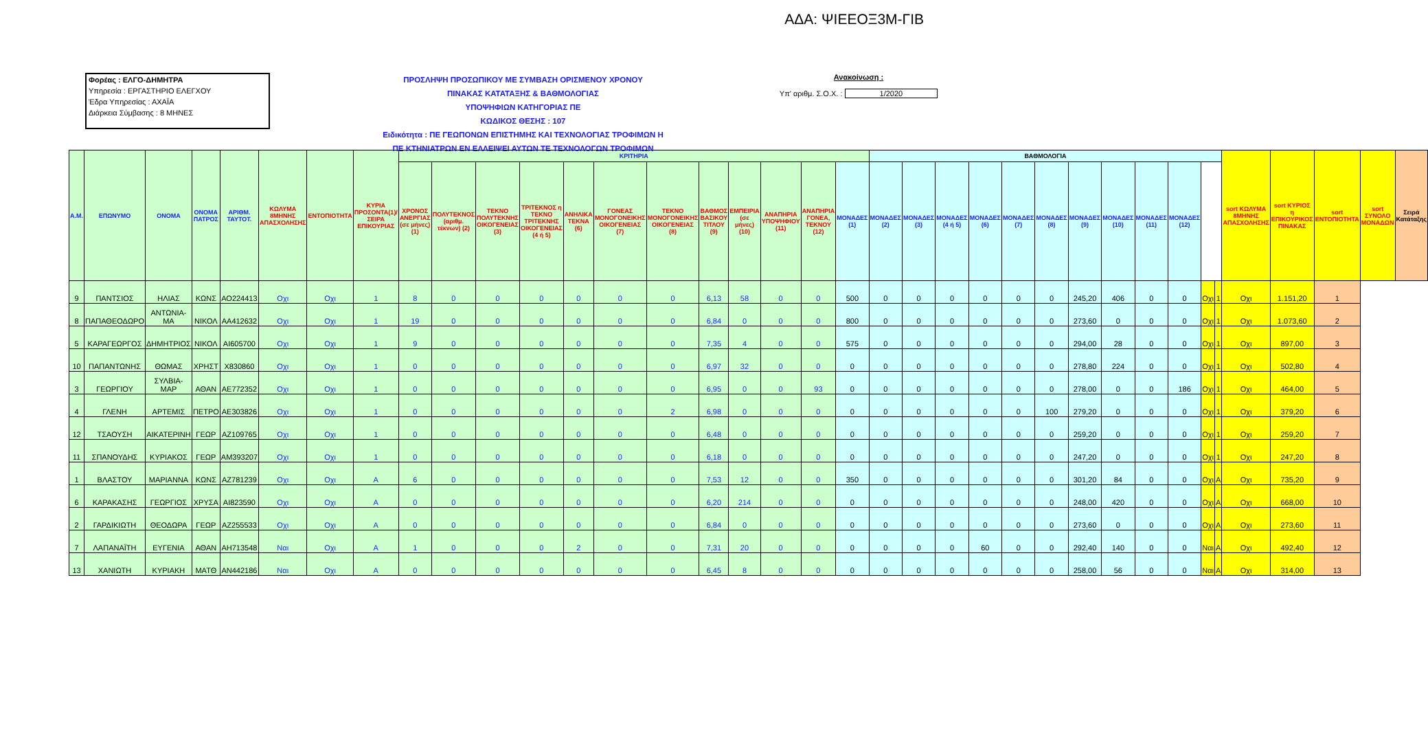ΑΔΑ: ΨΙΕΕΟΞ3Μ-ΓΙΒ
Φορέας : ΕΛΓΟ-ΔΗΜΗΤΡΑ
Υπηρεσία : ΕΡΓΑΣΤΗΡΙΟ ΕΛΕΓΧΟΥ
Έδρα Υπηρεσίας : ΑΧΑΪΑ
Διάρκεια Σύμβασης : 8 ΜΗΝΕΣ
ΠΡΟΣΛΗΨΗ ΠΡΟΣΩΠΙΚΟΥ ΜΕ ΣΥΜΒΑΣΗ ΟΡΙΣΜΕΝΟΥ ΧΡΟΝΟΥ
ΠΙΝΑΚΑΣ ΚΑΤΑΤΑΞΗΣ & ΒΑΘΜΟΛΟΓΙΑΣ
ΥΠΟΨΗΦΙΩΝ ΚΑΤΗΓΟΡΙΑΣ ΠΕ
ΚΩΔΙΚΟΣ ΘΕΣΗΣ : 107
Ειδικότητα : ΠΕ ΓΕΩΠΟΝΩΝ ΕΠΙΣΤΗΜΗΣ ΚΑΙ ΤΕΧΝΟΛΟΓΙΑΣ ΤΡΟΦΙΜΩΝ Η
ΠΕ ΚΤΗΝΙΑΤΡΩΝ ΕΝ ΕΛΛΕΙΨΕΙ ΑΥΤΩΝ ΤΕ ΤΕΧΝΟΛΟΓΩΝ ΤΡΟΦΙΜΩΝ
Ανακοίνωση :
Υπ' αριθμ. Σ.Ο.Χ. : 1/2020
| Α.Μ. | ΕΠΩΝΥΜΟ | ΟΝΟΜΑ | ΟΝΟΜΑ ΠΑΤΡΟΣ | ΑΡΙΘΜ. ΤΑΥΤΟΤ. | ΚΩΛΥΜΑ 8ΜΗΝΗΣ ΑΠΑΣΧΟΛΗΣΗΣ | ΕΝΤΟΠΙΟΤΗΤΑ | ΚΥΡΙΑ ΠΡΟΣΟΝΤΑ(1)/ ΣΕΙΡΑ ΕΠΙΚΟΥΡΙΑΣ | ΚΡΙΤΗΡΙΑ | | | | | | | | | | | | ΒΑΘΜΟΛΟΓΙΑ | | | | | | | | | | | | sort ΚΩΛΥΜΑ 8ΜΗΝΗΣ ΑΠΑΣΧΟΛΗΣΗΣ | sort ΚΥΡΙΟΣ η ΕΠΙΚΟΥΡΙΚΟΣ ΠΙΝΑΚΑΣ | sort ΕΝΤΟΠΙΟΤΗΤΑ | sort ΣΥΝΟΛΟ ΜΟΝΑΔΩΝ | Σειρά Κατάταξης |
| --- | --- | --- | --- | --- | --- | --- | --- | --- | --- | --- | --- | --- | --- | --- | --- | --- | --- | --- | --- | --- | --- | --- | --- | --- | --- | --- | --- | --- | --- | --- | --- | --- | --- | --- | --- | --- |
| | | | | | | | | ΧΡΟΝΟΣ ΑΝΕΡΓΙΑΣ (σε μήνες) (1) | ΠΟΛΥΤΕΚΝΟΣ (αριθμ. τέκνων) (2) | ΤΕΚΝΟ ΠΟΛΥΤΕΚΝΗΣ ΟΙΚΟΓΕΝΕΙΑΣ (3) | ΤΡΙΤΕΚΝΟΣ η ΤΕΚΝΟ ΤΡΙΤΕΚΝΗΣ ΟΙΚΟΓΕΝΕΙΑΣ (4 ή 5) | ΑΝΗΛΙΚΑ ΤΕΚΝΑ (6) | ΓΟΝΕΑΣ ΜΟΝΟΓΟΝΕΙΚΗΣ ΟΙΚΟΓΕΝΕΙΑΣ (7) | ΤΕΚΝΟ ΜΟΝΟΓΟΝΕΙΚΗΣ ΟΙΚΟΓΕΝΕΙΑΣ (8) | ΒΑΘΜΟΣ ΒΑΣΙΚΟΥ ΤΙΤΛΟΥ (9) | ΕΜΠΕΙΡΙΑ (σε μήνες) (10) | ΑΝΑΠΗΡΙΑ ΥΠΟΨΗΦΙΟΥ (11) | ΑΝΑΠΗΡΙΑ ΓΟΝΕΑ, ΤΕΚΝΟΥ (12) | ΜΟΝΑΔΕΣ (1) | ΜΟΝΑΔΕΣ (2) | ΜΟΝΑΔΕΣ (3) | ΜΟΝΑΔΕΣ (4 ή 5) | ΜΟΝΑΔΕΣ (6) | ΜΟΝΑΔΕΣ (7) | ΜΟΝΑΔΕΣ (8) | ΜΟΝΑΔΕΣ (9) | ΜΟΝΑΔΕΣ (10) | ΜΟΝΑΔΕΣ (11) | ΜΟΝΑΔΕΣ (12) | | | | | | | |
| 9 | ΠΑΝΤΣΙΟΣ | ΗΛΙΑΣ | ΚΩΝΣ | ΑΟ224413 | Οχι | Οχι | 1 | 8 | 0 | 0 | 0 | 0 | 0 | 0 | 6,13 | 58 | 0 | 0 | 500 | 0 | 0 | 0 | 0 | 0 | 0 | 245,20 | 406 | 0 | 0 | Οχι | 1 | Οχι | 1.151,20 | 1 | | |
| 8 | ΠΑΠΑΘΕΟΔΩΡΟ | ΑΝΤΩΝΙΑ-ΜΑ | ΝΙΚΟΛ | ΑΑ412632 | Οχι | Οχι | 1 | 19 | 0 | 0 | 0 | 0 | 0 | 0 | 6,84 | 0 | 0 | 0 | 800 | 0 | 0 | 0 | 0 | 0 | 0 | 273,60 | 0 | 0 | 0 | Οχι | 1 | Οχι | 1.073,60 | 2 | | |
| 5 | ΚΑΡΑΓΕΩΡΓΟΣ | ΔΗΜΗΤΡΙΟΣ | ΝΙΚΟΛ | ΑΙ605700 | Οχι | Οχι | 1 | 9 | 0 | 0 | 0 | 0 | 0 | 0 | 7,35 | 4 | 0 | 0 | 575 | 0 | 0 | 0 | 0 | 0 | 0 | 294,00 | 28 | 0 | 0 | Οχι | 1 | Οχι | 897,00 | 3 | | |
| 10 | ΠΑΠΑΝΤΩΝΗΣ | ΘΩΜΑΣ | ΧΡΗΣΤ | Χ830860 | Οχι | Οχι | 1 | 0 | 0 | 0 | 0 | 0 | 0 | 0 | 6,97 | 32 | 0 | 0 | 0 | 0 | 0 | 0 | 0 | 0 | 0 | 278,80 | 224 | 0 | 0 | Οχι | 1 | Οχι | 502,80 | 4 | | |
| 3 | ΓΕΩΡΓΙΟΥ | ΣΥΛΒΙΑ-ΜΑΡ | ΑΘΑΝ | ΑΕ772352 | Οχι | Οχι | 1 | 0 | 0 | 0 | 0 | 0 | 0 | 0 | 6,95 | 0 | 0 | 93 | 0 | 0 | 0 | 0 | 0 | 0 | 0 | 278,00 | 0 | 0 | 186 | Οχι | 1 | Οχι | 464,00 | 5 | | |
| 4 | ΓΛΕΝΗ | ΑΡΤΕΜΙΣ | ΠΕΤΡΟ | ΑΕ303826 | Οχι | Οχι | 1 | 0 | 0 | 0 | 0 | 0 | 0 | 2 | 6,98 | 0 | 0 | 0 | 0 | 0 | 0 | 0 | 0 | 0 | 100 | 279,20 | 0 | 0 | 0 | Οχι | 1 | Οχι | 379,20 | 6 | | |
| 12 | ΤΣΑΟΥΣΗ | ΑΙΚΑΤΕΡΙΝΗ | ΓΕΩΡ | ΑΖ109765 | Οχι | Οχι | 1 | 0 | 0 | 0 | 0 | 0 | 0 | 0 | 6,48 | 0 | 0 | 0 | 0 | 0 | 0 | 0 | 0 | 0 | 0 | 259,20 | 0 | 0 | 0 | Οχι | 1 | Οχι | 259,20 | 7 | | |
| 11 | ΣΠΑΝΟΥΔΗΣ | ΚΥΡΙΑΚΟΣ | ΓΕΩΡ | ΑΜ393207 | Οχι | Οχι | 1 | 0 | 0 | 0 | 0 | 0 | 0 | 0 | 6,18 | 0 | 0 | 0 | 0 | 0 | 0 | 0 | 0 | 0 | 0 | 247,20 | 0 | 0 | 0 | Οχι | 1 | Οχι | 247,20 | 8 | | |
| 1 | ΒΛΑΣΤΟΥ | ΜΑΡΙΑΝΝΑ | ΚΩΝΣ | ΑΖ781239 | Οχι | Οχι | Α | 6 | 0 | 0 | 0 | 0 | 0 | 0 | 7,53 | 12 | 0 | 0 | 350 | 0 | 0 | 0 | 0 | 0 | 0 | 301,20 | 84 | 0 | 0 | Οχι | Α | Οχι | 735,20 | 9 | | |
| 6 | ΚΑΡΑΚΑΣΗΣ | ΓΕΩΡΓΙΟΣ | ΧΡΥΣΑ | ΑΙ823590 | Οχι | Οχι | Α | 0 | 0 | 0 | 0 | 0 | 0 | 0 | 6,20 | 214 | 0 | 0 | 0 | 0 | 0 | 0 | 0 | 0 | 0 | 248,00 | 420 | 0 | 0 | Οχι | Α | Οχι | 668,00 | 10 | | |
| 2 | ΓΑΡΔΙΚΙΩΤΗ | ΘΕΟΔΩΡΑ | ΓΕΩΡ | ΑΖ255533 | Οχι | Οχι | Α | 0 | 0 | 0 | 0 | 0 | 0 | 0 | 6,84 | 0 | 0 | 0 | 0 | 0 | 0 | 0 | 0 | 0 | 0 | 273,60 | 0 | 0 | 0 | Οχι | Α | Οχι | 273,60 | 11 | | |
| 7 | ΛΑΠΑΝΑΪΤΗ | ΕΥΓΕΝΙΑ | ΑΘΑΝ | ΑΗ713548 | Ναι | Οχι | Α | 1 | 0 | 0 | 0 | 2 | 0 | 0 | 7,31 | 20 | 0 | 0 | 0 | 0 | 0 | 0 | 60 | 0 | 0 | 292,40 | 140 | 0 | 0 | Ναι | Α | Οχι | 492,40 | 12 | | |
| 13 | ΧΑΝΙΩΤΗ | ΚΥΡΙΑΚΗ | ΜΑΤΘ | ΑΝ442186 | Ναι | Οχι | Α | 0 | 0 | 0 | 0 | 0 | 0 | 0 | 6,45 | 8 | 0 | 0 | 0 | 0 | 0 | 0 | 0 | 0 | 0 | 258,00 | 56 | 0 | 0 | Ναι | Α | Οχι | 314,00 | 13 | | |